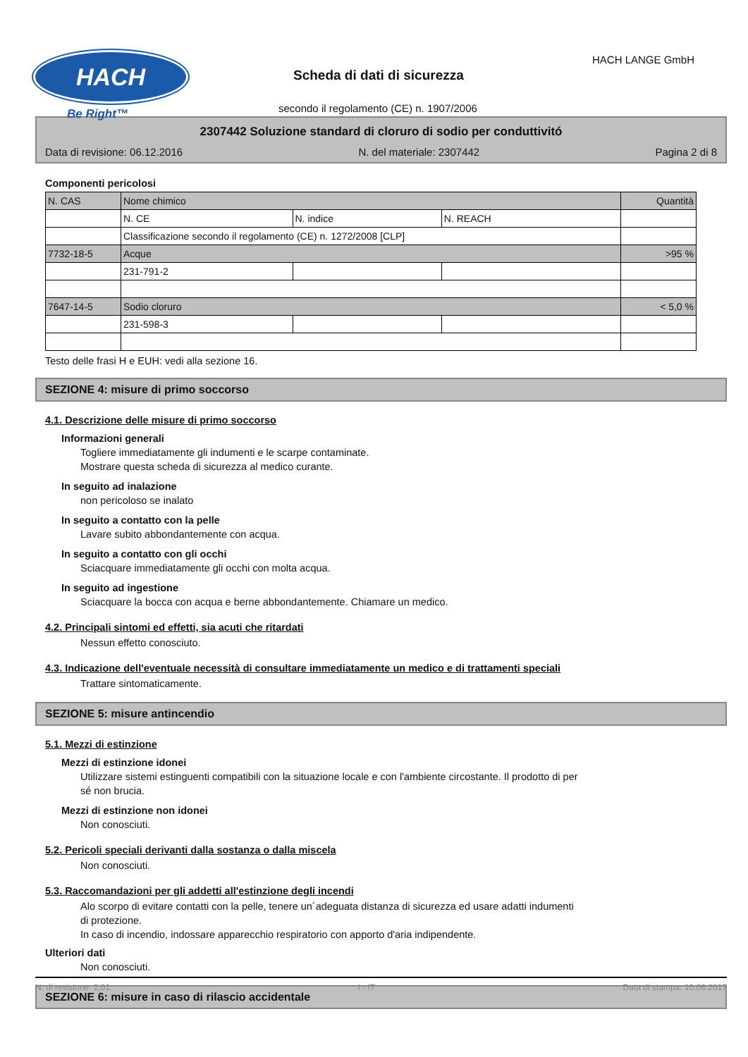HACH
Be Right™
HACH LANGE GmbH
Scheda di dati di sicurezza
secondo il regolamento (CE) n. 1907/2006
2307442 Soluzione standard di cloruro di sodio per conduttivitó
Data di revisione: 06.12.2016 N. del materiale: 2307442 Pagina 2 di 8
Componenti pericolosi
| N. CAS | Nome chimico | | | Quantità |
| | N. CE | N. indice | N. REACH | |
| | Classificazione secondo il regolamento (CE) n. 1272/2008 [CLP] | | | |
| 7732-18-5 | Acque | | | >95 % |
| | 231-791-2 | | | |
| 7647-14-5 | Sodio cloruro | | | < 5,0 % |
| | 231-598-3 | | | |
Testo delle frasi H e EUH: vedi alla sezione 16.
SEZIONE 4: misure di primo soccorso
4.1. Descrizione delle misure di primo soccorso
Informazioni generali
Togliere immediatamente gli indumenti e le scarpe contaminate.
Mostrare questa scheda di sicurezza al medico curante.
In seguito ad inalazione
non pericoloso se inalato
In seguito a contatto con la pelle
Lavare subito abbondantemente con acqua.
In seguito a contatto con gli occhi
Sciacquare immediatamente gli occhi con molta acqua.
In seguito ad ingestione
Sciacquare la bocca con acqua e berne abbondantemente. Chiamare un medico.
4.2. Principali sintomi ed effetti, sia acuti che ritardati
Nessun effetto conosciuto.
4.3. Indicazione dell'eventuale necessità di consultare immediatamente un medico e di trattamenti speciali
Trattare sintomaticamente.
SEZIONE 5: misure antincendio
5.1. Mezzi di estinzione
Mezzi di estinzione idonei
Utilizzare sistemi estinguenti compatibili con la situazione locale e con l'ambiente circostante. Il prodotto di per
sé non brucia.
Mezzi di estinzione non idonei
Non conosciuti.
5.2. Pericoli speciali derivanti dalla sostanza o dalla miscela
Non conosciuti.
5.3. Raccomandazioni per gli addetti all'estinzione degli incendi
Alo scorpo di evitare contatti con la pelle, tenere un´adeguata distanza di sicurezza ed usare adatti indumenti
di protezione.
In caso di incendio, indossare apparecchio respiratorio con apporto d'aria indipendente.
Ulteriori dati
Non conosciuti.
SEZIONE 6: misure in caso di rilascio accidentale
N. di revisione: 2,01 I - IT Data di stampa: 10.06.2017